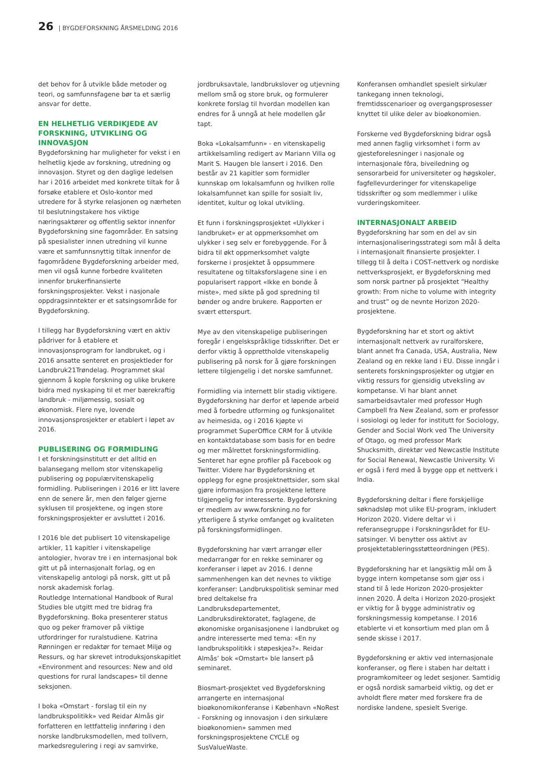26 | BYGDEFORSKNING ÅRSMELDING 2016
det behov for å utvikle både metoder og teori, og samfunnsfagene bør ta et særlig ansvar for dette.
EN HELHETLIG VERDIKJEDE AV FORSKNING, UTVIKLING OG INNOVASJON
Bygdeforskning har muligheter for vekst i en helhetlig kjede av forskning, utredning og innovasjon. Styret og den daglige ledelsen har i 2016 arbeidet med konkrete tiltak for å forsøke etablere et Oslo-kontor med utredere for å styrke relasjonen og nærheten til beslutningstakere hos viktige næringsaktører og offentlig sektor innenfor Bygdeforskning sine fagområder. En satsing på spesialister innen utredning vil kunne være et samfunnsnyttig tiltak innenfor de fagområdene Bygdeforskning arbeider med, men vil også kunne forbedre kvaliteten innenfor brukerfinansierte forskningsprosjekter. Vekst i nasjonale oppdragsinntekter er et satsingsområde for Bygdeforskning.
I tillegg har Bygdeforskning vært en aktiv pådriver for å etablere et innovasjonsprogram for landbruket, og i 2016 ansatte senteret en prosjektleder for Landbruk21Trøndelag. Programmet skal gjennom å kople forskning og ulike brukere bidra med nyskaping til et mer bærekraftig landbruk - miljømessig, sosialt og økonomisk. Flere nye, lovende innovasjonsprosjekter er etablert i løpet av 2016.
PUBLISERING OG FORMIDLING
I et forskningsinstitutt er det alltid en balansegang mellom stor vitenskapelig publisering og populærvitenskapelig formidling. Publiseringen i 2016 er litt lavere enn de senere år, men den følger gjerne syklusen til prosjektene, og ingen store forskningsprosjekter er avsluttet i 2016.
I 2016 ble det publisert 10 vitenskapelige artikler, 11 kapitler i vitenskapelige antologier, hvorav tre i en internasjonal bok gitt ut på internasjonalt forlag, og en vitenskapelig antologi på norsk, gitt ut på norsk akademisk forlag.
Routledge International Handbook of Rural Studies ble utgitt med tre bidrag fra Bygdeforskning. Boka presenterer status quo og peker framover på viktige utfordringer for ruralstudiene. Katrina Rønningen er redaktør for temaet Miljø og Ressurs, og har skrevet introduksjonskapitlet «Environment and resources: New and old questions for rural landscapes» til denne seksjonen.
I boka «Omstart - forslag til ein ny landbrukspolitikk» ved Reidar Almås gir forfatteren en lettfattelig innføring i den norske landbruksmodellen, med tollvern, markedsregulering i regi av samvirke,
jordbruksavtale, landbrukslover og utjevning mellom små og store bruk, og formulerer konkrete forslag til hvordan modellen kan endres for å unngå at hele modellen går tapt.
Boka «Lokalsamfunn» - en vitenskapelig artikkelsamling redigert av Mariann Villa og Marit S. Haugen ble lansert i 2016. Den består av 21 kapitler som formidler kunnskap om lokalsamfunn og hvilken rolle lokalsamfunnet kan spille for sosialt liv, identitet, kultur og lokal utvikling.
Et funn i forskningsprosjektet «Ulykker i landbruket» er at oppmerksomhet om ulykker i seg selv er forebyggende. For å bidra til økt oppmerksomhet valgte forskerne i prosjektet å oppsummere resultatene og tiltaksforslagene sine i en popularisert rapport «Ikke en bonde å miste», med sikte på god spredning til bønder og andre brukere. Rapporten er svært etterspurt.
Mye av den vitenskapelige publiseringen foregår i engelskspråklige tidsskrifter. Det er derfor viktig å opprettholde vitenskapelig publisering på norsk for å gjøre forskningen lettere tilgjengelig i det norske samfunnet.
Formidling via internett blir stadig viktigere. Bygdeforskning har derfor et løpende arbeid med å forbedre utforming og funksjonalitet av heimesida, og i 2016 kjøpte vi programmet SuperOffice CRM for å utvikle en kontaktdatabase som basis for en bedre og mer målrettet forskningsformidling. Senteret har egne profiler på Facebook og Twitter. Videre har Bygdeforskning et opplegg for egne prosjektnettsider, som skal gjøre informasjon fra prosjektene lettere tilgjengelig for interesserte. Bygdeforskning er medlem av www.forskning.no for ytterligere å styrke omfanget og kvaliteten på forskningsformidlingen.
Bygdeforskning har vært arrangør eller medarrangør for en rekke seminarer og konferanser i løpet av 2016. I denne sammenhengen kan det nevnes to viktige konferanser: Landbrukspolitisk seminar med bred deltakelse fra Landbruksdepartementet, Landbruksdirektoratet, faglagene, de økonomiske organisasjonene i landbruket og andre interesserte med tema: «En ny landbrukspolitikk i støpeskjea?». Reidar Almås’ bok «Omstart» ble lansert på seminaret.
Biosmart-prosjektet ved Bygdeforskning arrangerte en internasjonal bioøkonomikonferanse i København «NoRest - Forskning og innovasjon i den sirkulære bioøkonomien» sammen med forskningsprosjektene CYCLE og SusValueWaste.
Konferansen omhandlet spesielt sirkulær tankegang innen teknologi, fremtidsscenarioer og overgangsprosesser knyttet til ulike deler av bioøkonomien.
Forskerne ved Bygdeforskning bidrar også med annen faglig virksomhet i form av gjesteforelesninger i nasjonale og internasjonale fôra, biveiledning og sensorarbeid for universiteter og høgskoler, fagfellevurderinger for vitenskapelige tidsskrifter og som medlemmer i ulike vurderingskomiteer.
INTERNASJONALT ARBEID
Bygdeforskning har som en del av sin internasjonaliseringsstrategi som mål å delta i internasjonalt finansierte prosjekter. I tillegg til å delta i COST-nettverk og nordiske nettverksprosjekt, er Bygdeforskning med som norsk partner på prosjektet “Healthy growth: From niche to volume with integrity and trust” og de nevnte Horizon 2020-prosjektene.
Bygdeforskning har et stort og aktivt internasjonalt nettverk av ruralforskere, blant annet fra Canada, USA, Australia, New Zealand og en rekke land i EU. Disse inngår i senterets forskningsprosjekter og utgjør en viktig ressurs for gjensidig utveksling av kompetanse. Vi har blant annet samarbeidsavtaler med professor Hugh Campbell fra New Zealand, som er professor i sosiologi og leder for institutt for Sociology, Gender and Social Work ved The University of Otago, og med professor Mark Shucksmith, direktør ved Newcastle Institute for Social Renewal, Newcastle University. Vi er også i ferd med å bygge opp et nettverk i India.
Bygdeforskning deltar i flere forskjellige søknadsløp mot ulike EU-program, inkludert Horizon 2020. Videre deltar vi i referansegruppe i Forskningsrådet for EU-satsinger. Vi benytter oss aktivt av prosjektetableringsstøtteordningen (PES).
Bygdeforskning har et langsiktig mål om å bygge intern kompetanse som gjør oss i stand til å lede Horizon 2020-prosjekter innen 2020. Å delta i Horizon 2020-prosjekt er viktig for å bygge administrativ og forskningsmessig kompetanse. I 2016 etablerte vi et konsortium med plan om å sende skisse i 2017.
Bygdeforskning er aktiv ved internasjonale konferanser, og flere i staben har deltatt i programkomiteer og ledet sesjoner. Samtidig er også nordisk samarbeid viktig, og det er avholdt flere møter med forskere fra de nordiske landene, spesielt Sverige.